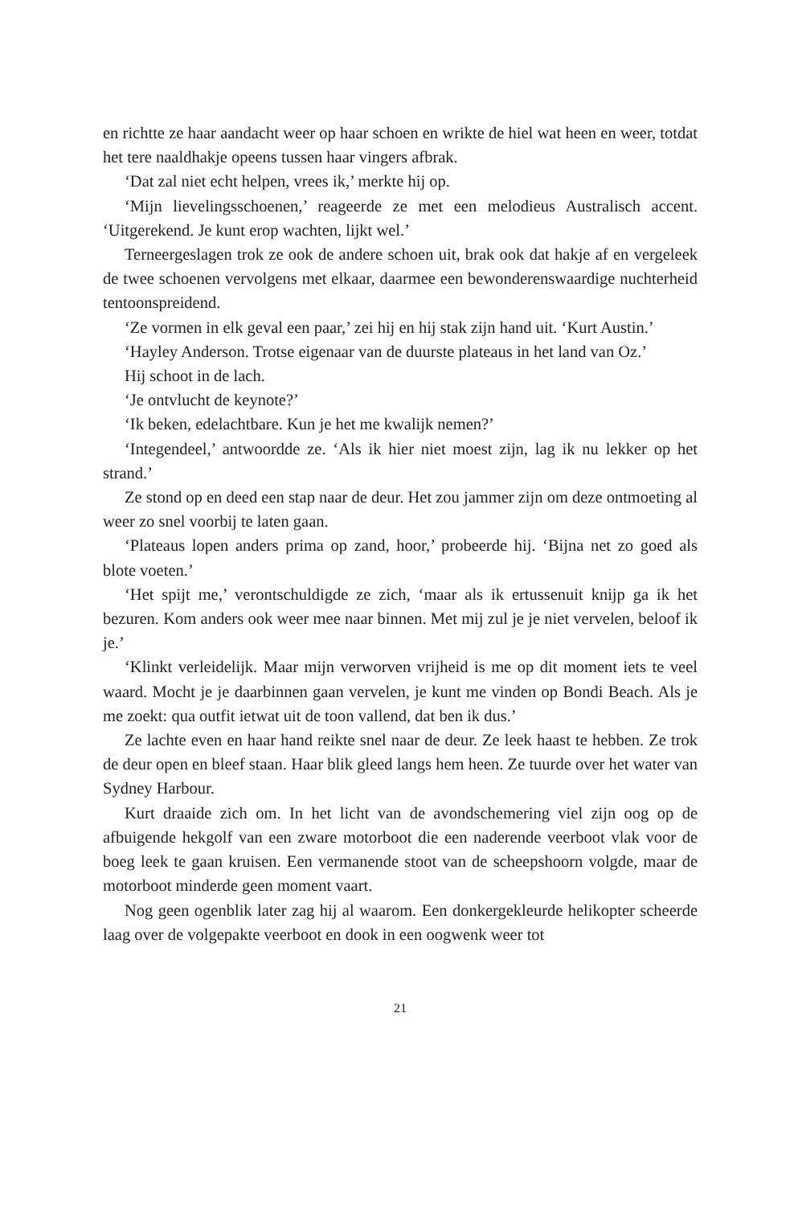en richtte ze haar aandacht weer op haar schoen en wrikte de hiel wat heen en weer, totdat het tere naaldhakje opeens tussen haar vingers afbrak.
‘Dat zal niet echt helpen, vrees ik,’ merkte hij op.
‘Mijn lievelingsschoenen,’ reageerde ze met een melodieus Australisch accent. ‘Uitgerekend. Je kunt erop wachten, lijkt wel.’
Terneergeslagen trok ze ook de andere schoen uit, brak ook dat hakje af en vergeleek de twee schoenen vervolgens met elkaar, daarmee een bewonderenswaardige nuchterheid tentoonspreidend.
‘Ze vormen in elk geval een paar,’ zei hij en hij stak zijn hand uit. ‘Kurt Austin.’
‘Hayley Anderson. Trotse eigenaar van de duurste plateaus in het land van Oz.’
Hij schoot in de lach.
‘Je ontvlucht de keynote?’
‘Ik beken, edelachtbare. Kun je het me kwalijk nemen?’
‘Integendeel,’ antwoordde ze. ‘Als ik hier niet moest zijn, lag ik nu lekker op het strand.’
Ze stond op en deed een stap naar de deur. Het zou jammer zijn om deze ontmoeting al weer zo snel voorbij te laten gaan.
‘Plateaus lopen anders prima op zand, hoor,’ probeerde hij. ‘Bijna net zo goed als blote voeten.’
‘Het spijt me,’ verontschuldigde ze zich, ‘maar als ik ertussenuit knijp ga ik het bezuren. Kom anders ook weer mee naar binnen. Met mij zul je je niet vervelen, beloof ik je.’
‘Klinkt verleidelijk. Maar mijn verworven vrijheid is me op dit moment iets te veel waard. Mocht je je daarbinnen gaan vervelen, je kunt me vinden op Bondi Beach. Als je me zoekt: qua outfit ietwat uit de toon vallend, dat ben ik dus.’
Ze lachte even en haar hand reikte snel naar de deur. Ze leek haast te hebben. Ze trok de deur open en bleef staan. Haar blik gleed langs hem heen. Ze tuurde over het water van Sydney Harbour.
Kurt draaide zich om. In het licht van de avondschemering viel zijn oog op de afbuigende hekgolf van een zware motorboot die een naderende veerboot vlak voor de boeg leek te gaan kruisen. Een vermanende stoot van de scheepshoorn volgde, maar de motorboot minderde geen moment vaart.
Nog geen ogenblik later zag hij al waarom. Een donkergekleurde helikopter scheerde laag over de volgepakte veerboot en dook in een oogwenk weer tot
21